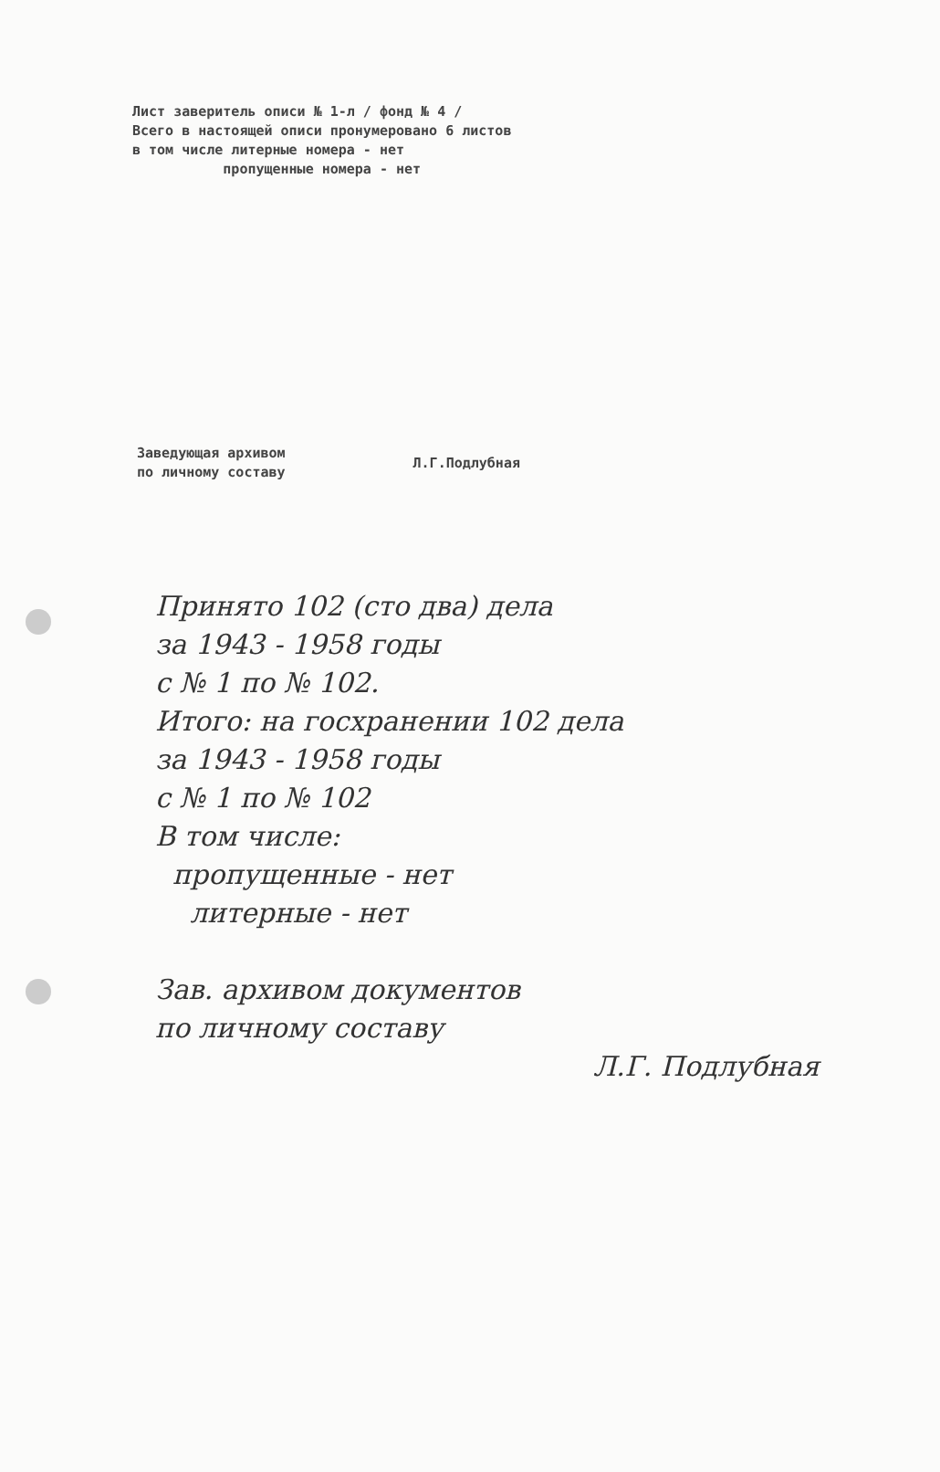Лист заверитель описи № 1-л / фонд № 4 /
Всего в настоящей описи пронумеровано 6 листов
в том числе литерные номера - нет
пропущенные номера - нет
Заведующая архивом
по личному составу
Л.Г.Подлубная
Принято 102 (сто два) дела
за 1943 - 1958 годы
с № 1 по № 102.
Итого: на госхранении 102 дела
за 1943 - 1958 годы
с № 1 по № 102
В том числе:
пропущенные - нет
литерные - нет
Зав. архивом документов
по личному составу
Л.Г. Подлубная